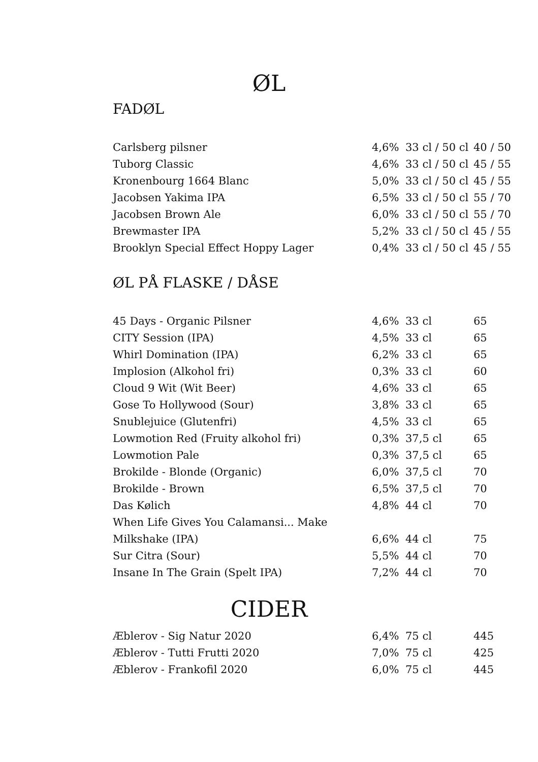ØL
FADØL
| Carlsberg pilsner | 4,6% | 33 cl / 50 cl | 40 / 50 |
| Tuborg Classic | 4,6% | 33 cl / 50 cl | 45 / 55 |
| Kronenbourg 1664 Blanc | 5,0% | 33 cl / 50 cl | 45 / 55 |
| Jacobsen Yakima IPA | 6,5% | 33 cl / 50 cl | 55 / 70 |
| Jacobsen Brown Ale | 6,0% | 33 cl / 50 cl | 55 / 70 |
| Brewmaster IPA | 5,2% | 33 cl / 50 cl | 45 / 55 |
| Brooklyn Special Effect Hoppy Lager | 0,4% | 33 cl / 50 cl | 45 / 55 |
ØL PÅ FLASKE / DÅSE
| 45 Days - Organic Pilsner | 4,6% | 33 cl | 65 |
| CITY Session (IPA) | 4,5% | 33 cl | 65 |
| Whirl Domination (IPA) | 6,2% | 33 cl | 65 |
| Implosion (Alkohol fri) | 0,3% | 33 cl | 60 |
| Cloud 9 Wit (Wit Beer) | 4,6% | 33 cl | 65 |
| Gose To Hollywood (Sour) | 3,8% | 33 cl | 65 |
| Snublejuice (Glutenfri) | 4,5% | 33 cl | 65 |
| Lowmotion Red (Fruity alkohol fri) | 0,3% | 37,5 cl | 65 |
| Lowmotion Pale | 0,3% | 37,5 cl | 65 |
| Brokilde - Blonde (Organic) | 6,0% | 37,5 cl | 70 |
| Brokilde - Brown | 6,5% | 37,5 cl | 70 |
| Das Kølich | 4,8% | 44 cl | 70 |
| When Life Gives You Calamansi... Make | | | |
| Milkshake (IPA) | 6,6% | 44 cl | 75 |
| Sur Citra (Sour) | 5,5% | 44 cl | 70 |
| Insane In The Grain (Spelt IPA) | 7,2% | 44 cl | 70 |
CIDER
| Æblerov - Sig Natur 2020 | 6,4% | 75 cl | 445 |
| Æblerov - Tutti Frutti 2020 | 7,0% | 75 cl | 425 |
| Æblerov - Frankofil 2020 | 6,0% | 75 cl | 445 |